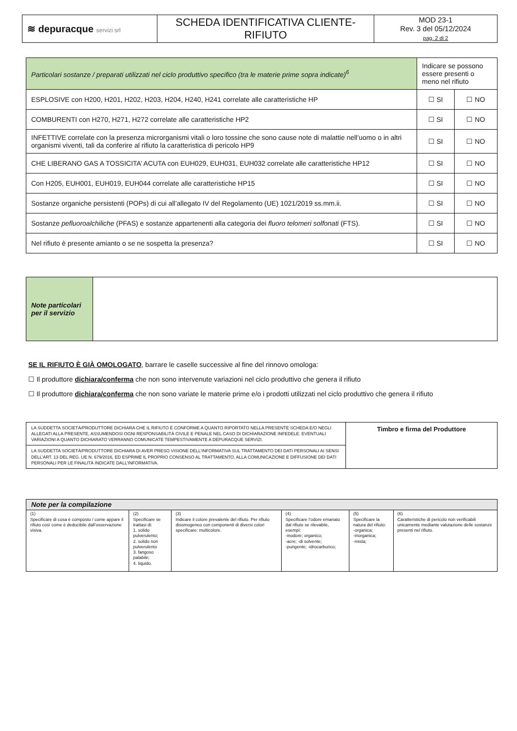| ≋ depuracque servizi srl | SCHEDA IDENTIFICATIVA CLIENTE-RIFIUTO | MOD 23-1 Rev. 3 del 05/12/2024 pag. 2 di 2 |
| Particolari sostanze / preparati utilizzati nel ciclo produttivo specifico (tra le materie prime sopra indicate)<sup>6</sup> | Indicare se possono essere presenti o meno nel rifiuto | |
| ESPLOSIVE con H200, H201, H202, H203, H204, H240, H241 correlate alle caratteristiche HP | ☐ SI | ☐ NO |
| COMBURENTI con H270, H271, H272 correlate alle caratteristiche HP2 | ☐ SI | ☐ NO |
| INFETTIVE correlate con la presenza microrganismi vitali o loro tossine che sono cause note di malattie nell’uomo o in altri organismi viventi, tali da conferire al rifiuto la caratteristica di pericolo HP9 | ☐ SI | ☐ NO |
| CHE LIBERANO GAS A TOSSICITA’ ACUTA con EUH029, EUH031, EUH032 correlate alle caratteristiche HP12 | ☐ SI | ☐ NO |
| Con H205, EUH001, EUH019, EUH044 correlate alle caratteristiche HP15 | ☐ SI | ☐ NO |
| Sostanze organiche persistenti (POPs) di cui all’allegato IV del Regolamento (UE) 1021/2019 ss.mm.ii. | ☐ SI | ☐ NO |
| Sostanze pefluoroalchiliche (PFAS) e sostanze appartenenti alla categoria dei fluoro telomeri solfonati (FTS). | ☐ SI | ☐ NO |
| Nel rifiuto è presente amianto o se ne sospetta la presenza? | ☐ SI | ☐ NO |
| Note particolari per il servizio | |
SE IL RIFIUTO È GIÀ OMOLOGATO, barrare le caselle successive al fine del rinnovo omologa:
☐ Il produttore dichiara/conferma che non sono intervenute variazioni nel ciclo produttivo che genera il rifiuto
☐ Il produttore dichiara/conferma che non sono variate le materie prime e/o i prodotti utilizzati nel ciclo produttivo che genera il rifiuto
| LA SUDDETTA SOCIETÀ/PRODUTTORE DICHIARA CHE IL RIFIUTO È CONFORME A QUANTO RIPORTATO NELLA PRESENTE SCHEDA E/O NEGLI ALLEGATI ALLA PRESENTE, ASSUMENDOSI OGNI RESPONSABILITÀ CIVILE E PENALE NEL CASO DI DICHIARAZIONE INFEDELE. EVENTUALI VARIAZIONI A QUANTO DICHIARATO VERRANNO COMUNICATE TEMPESTIVAMENTE A DEPURACQUE SERVIZI. | Timbro e firma del Produttore |
| LA SUDDETTA SOCIETÀ/PRODUTTORE DICHIARA DI AVER PRESO VISIONE DELL’INFORMATIVA SUL TRATTAMENTO DEI DATI PERSONALI AI SENSI DELL’ART. 13 DEL REG. UE N. 679/2016, ED ESPRIME IL PROPRIO CONSENSO AL TRATTAMENTO, ALLA COMUNICAZIONE E DIFFUSIONE DEI DATI PERSONALI PER LE FINALITÀ INDICATE DALL’INFORMATIVA. | |
| Note per la compilazione | | | | | |
| (1) Specificare di cosa è composto / come appare il rifiuto così come è deducibile dall’osservazione visiva. | (2) Specificare se trattasi di: 1. solido pulverulento; 2. solido non pulverulento 3. fangoso palabile; 4. liquido. | (3) Indicare il colore prevalente del rifiuto. Per rifiuto disomogeneo con componenti di diversi colori specificare: multicolore. | (4) Specificare l’odore emanato dal rifiuto se rilevabile, esempi: -inodore; organico; -acre; -di solvente; -pungente; -idrocarburico; | (5) Specificare la natura del rifiuto: -organica; -inorganica; -mista; | (6) Caratteristiche di pericolo non verificabili unicamente mediante valutazione delle sostanze presenti nel rifiuto. |